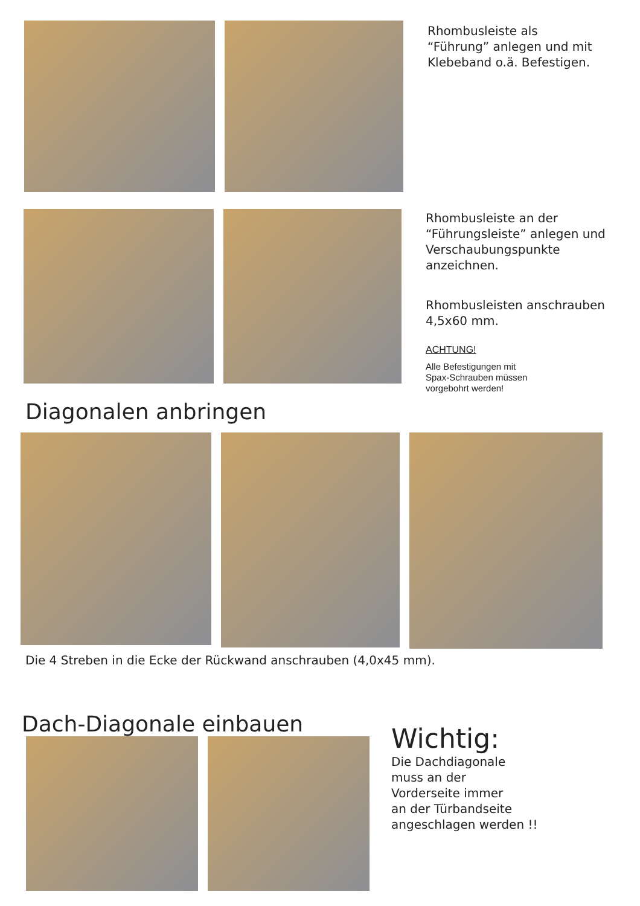Rhombusleiste als “Führung” anlegen und mit Klebeband o.ä. Befestigen.
Diagonalen anbringen
Rhombusleiste an der “Führungsleiste” anlegen und Verschaubungspunkte anzeichnen.
Rhombusleisten anschrauben 4,5x60 mm.
ACHTUNG!
Alle Befestigungen mit Spax-Schrauben müssen vorgebohrt werden!
Die 4 Streben in die Ecke der Rückwand anschrauben (4,0x45 mm).
Dach-Diagonale einbauen
Wichtig:
Die Dachdiagonale
muss an der
Vorderseite immer
an der Türbandseite
angeschlagen werden !!